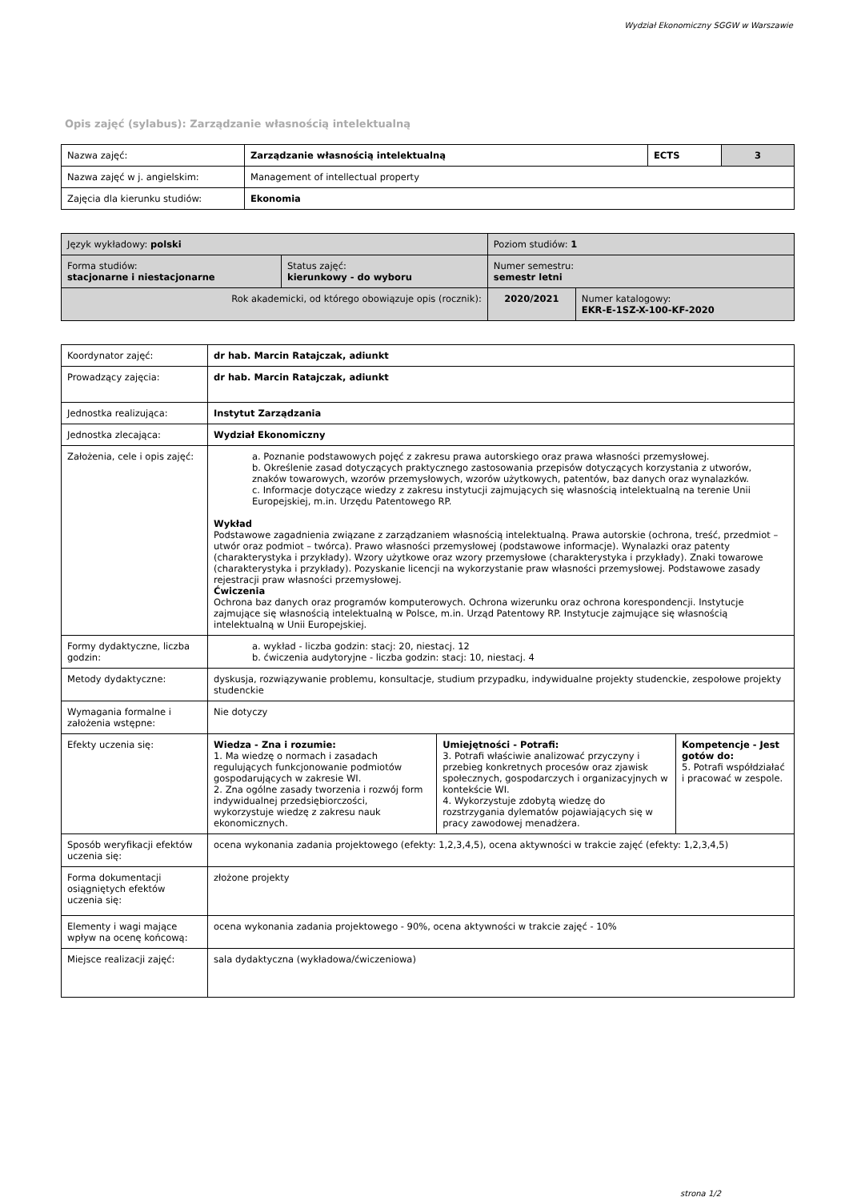Wydział Ekonomiczny SGGW w Warszawie
Opis zajęć (sylabus): Zarządzanie własnością intelektualną
| Nazwa zajęć: | Zarządzanie własnością intelektualną | ECTS | 3 |
| Nazwa zajęć w j. angielskim: | Management of intellectual property | | |
| Zajęcia dla kierunku studiów: | Ekonomia | | |
| Język wykładowy: polski | | Poziom studiów: 1 | |
| Forma studiów: stacjonarne i niestacjonarne | Status zajęć: kierunkowy - do wyboru | Numer semestru: semestr letni | |
| Rok akademicki, od którego obowiązuje opis (rocznik): | | 2020/2021 | Numer katalogowy: EKR-E-1SZ-X-100-KF-2020 |
| Koordynator zajęć: | dr hab. Marcin Ratajczak, adiunkt | | |
| Prowadzący zajęcia: | dr hab. Marcin Ratajczak, adiunkt | | |
| Jednostka realizująca: | Instytut Zarządzania | | |
| Jednostka zlecająca: | Wydział Ekonomiczny | | |
| Założenia, cele i opis zajęć: | a. Poznanie podstawowych pojęć z zakresu prawa autorskiego oraz prawa własności przemysłowej. b. Określenie zasad dotyczących praktycznego zastosowania przepisów dotyczących korzystania z utworów, znaków towarowych, wzorów przemysłowych, wzorów użytkowych, patentów, baz danych oraz wynalazków. c. Informacje dotyczące wiedzy z zakresu instytucji zajmujących się własnością intelektualną na terenie Unii Europejskiej, m.in. Urzędu Patentowego RP. Wykład Podstawowe zagadnienia związane z zarządzaniem własnością intelektualną. Prawa autorskie (ochrona, treść, przedmiot – utwór oraz podmiot – twórca). Prawo własności przemysłowej (podstawowe informacje). Wynalazki oraz patenty (charakterystyka i przykłady). Wzory użytkowe oraz wzory przemysłowe (charakterystyka i przykłady). Znaki towarowe (charakterystyka i przykłady). Pozyskanie licencji na wykorzystanie praw własności przemysłowej. Podstawowe zasady rejestracji praw własności przemysłowej. Ćwiczenia Ochrona baz danych oraz programów komputerowych. Ochrona wizerunku oraz ochrona korespondencji. Instytucje zajmujące się własnością intelektualną w Polsce, m.in. Urząd Patentowy RP. Instytucje zajmujące się własnością intelektualną w Unii Europejskiej. | | |
| Formy dydaktyczne, liczba godzin: | a. wykład - liczba godzin: stacj: 20, niestacj. 12 b. ćwiczenia audytoryjne - liczba godzin: stacj: 10, niestacj. 4 | | |
| Metody dydaktyczne: | dyskusja, rozwiązywanie problemu, konsultacje, studium przypadku, indywidualne projekty studenckie, zespołowe projekty studenckie | | |
| Wymagania formalne i założenia wstępne: | Nie dotyczy | | |
| Efekty uczenia się: | Wiedza - Zna i rozumie: 1. Ma wiedzę o normach i zasadach regulujących funkcjonowanie podmiotów gospodarujących w zakresie WI. 2. Zna ogólne zasady tworzenia i rozwój form indywidualnej przedsiębiorczości, wykorzystuje wiedzę z zakresu nauk ekonomicznych. | Umiejętności - Potrafi: 3. Potrafi właściwie analizować przyczyny i przebieg konkretnych procesów oraz zjawisk społecznych, gospodarczych i organizacyjnych w kontekście WI. 4. Wykorzystuje zdobytą wiedzę do rozstrzygania dylematów pojawiających się w pracy zawodowej menadżera. | Kompetencje - Jest gotów do: 5. Potrafi współdziałać i pracować w zespole. |
| Sposób weryfikacji efektów uczenia się: | ocena wykonania zadania projektowego (efekty: 1,2,3,4,5), ocena aktywności w trakcie zajęć (efekty: 1,2,3,4,5) | | |
| Forma dokumentacji osiągniętych efektów uczenia się: | złożone projekty | | |
| Elementy i wagi mające wpływ na ocenę końcową: | ocena wykonania zadania projektowego - 90%, ocena aktywności w trakcie zajęć - 10% | | |
| Miejsce realizacji zajęć: | sala dydaktyczna (wykładowa/ćwiczeniowa) | | |
strona 1/2